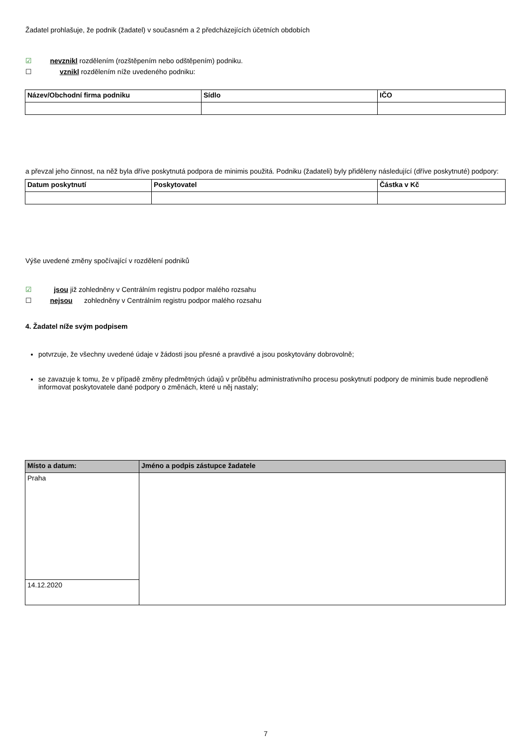Žadatel prohlašuje, že podnik (žadatel) v současném a 2 předcházejících účetních obdobích
☑ nevznikl rozdělením (rozštěpením nebo odštěpením) podniku.
☐ vznikl rozdělením níže uvedeného podniku:
| Název/Obchodní firma podniku | Sídlo | IČO |
| --- | --- | --- |
a převzal jeho činnost, na něž byla dříve poskytnutá podpora de minimis použitá. Podniku (žadateli) byly přiděleny následující (dříve poskytnuté) podpory:
| Datum poskytnutí | Poskytovatel | Částka v Kč |
| --- | --- | --- |
Výše uvedené změny spočívající v rozdělení podniků
☑ jsou již zohledněny v Centrálním registru podpor malého rozsahu
☐ nejsou zohledněny v Centrálním registru podpor malého rozsahu
4. Žadatel níže svým podpisem
potvrzuje, že všechny uvedené údaje v žádosti jsou přesné a pravdivé a jsou poskytovány dobrovolně;
se zavazuje k tomu, že v případě změny předmětných údajů v průběhu administrativního procesu poskytnutí podpory de minimis bude neprodleně informovat poskytovatele dané podpory o změnách, které u něj nastaly;
| Místo a datum: | Jméno a podpis zástupce žadatele |
| --- | --- |
| Praha | |
| 14.12.2020 | |
7